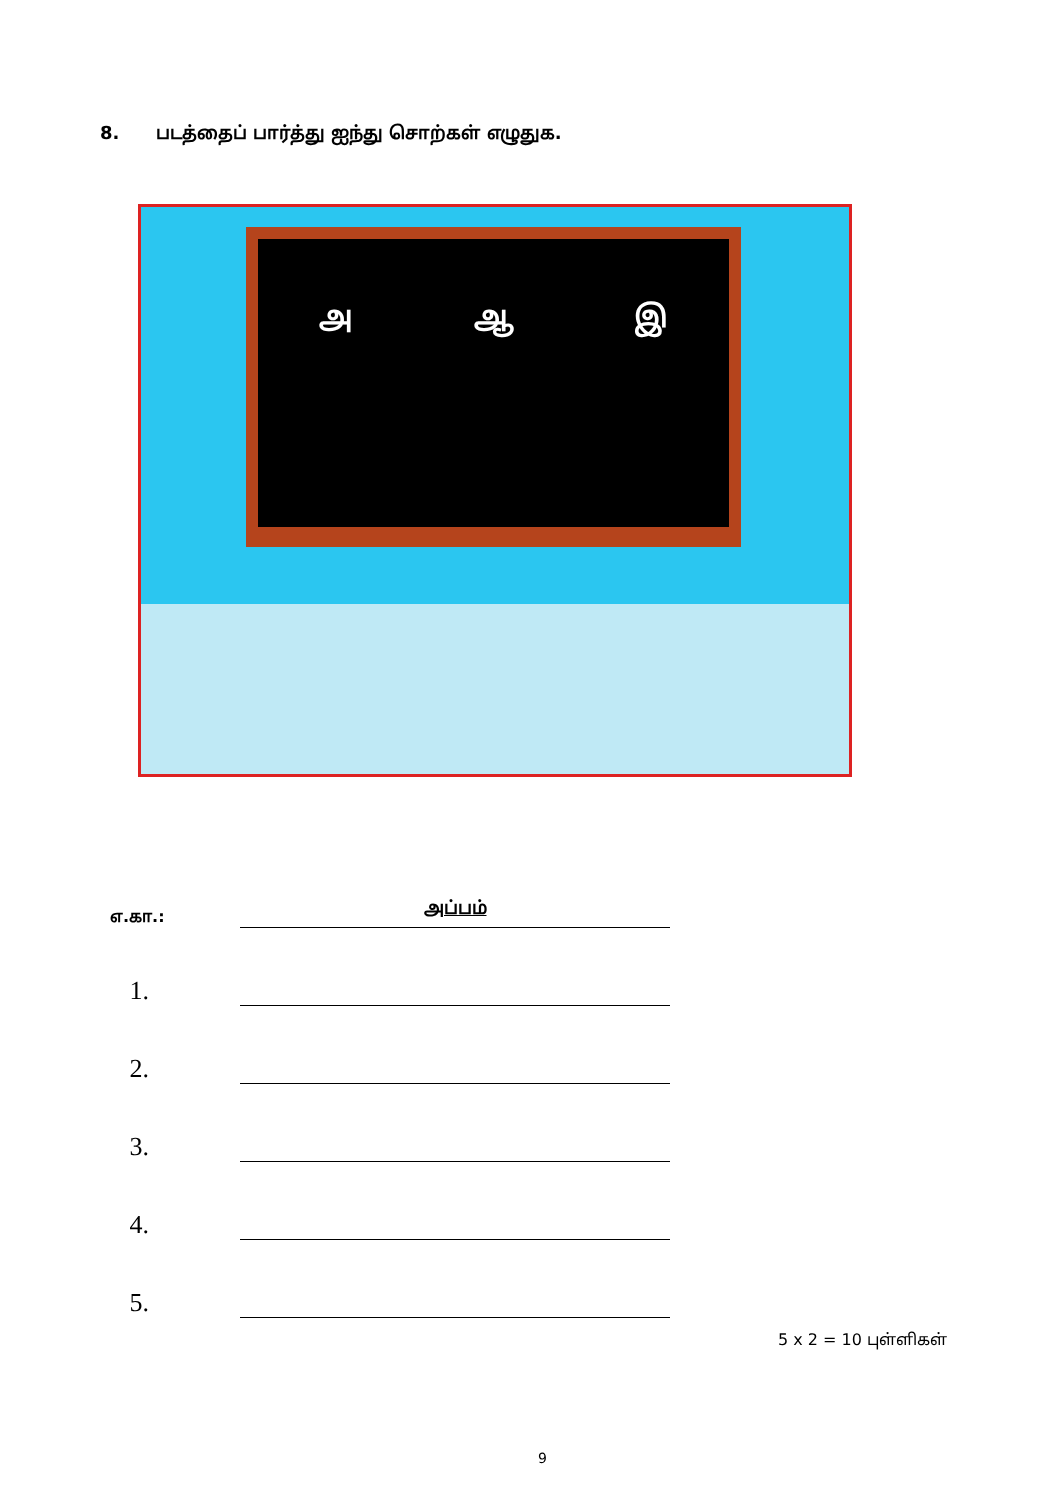8. படத்தைப் பார்த்து ஐந்து சொற்கள் எழுதுக.
அ ஆ இ
எ.கா.:
அப்பம்
1.
2.
3.
4.
5.
5 x 2 = 10 புள்ளிகள்
9